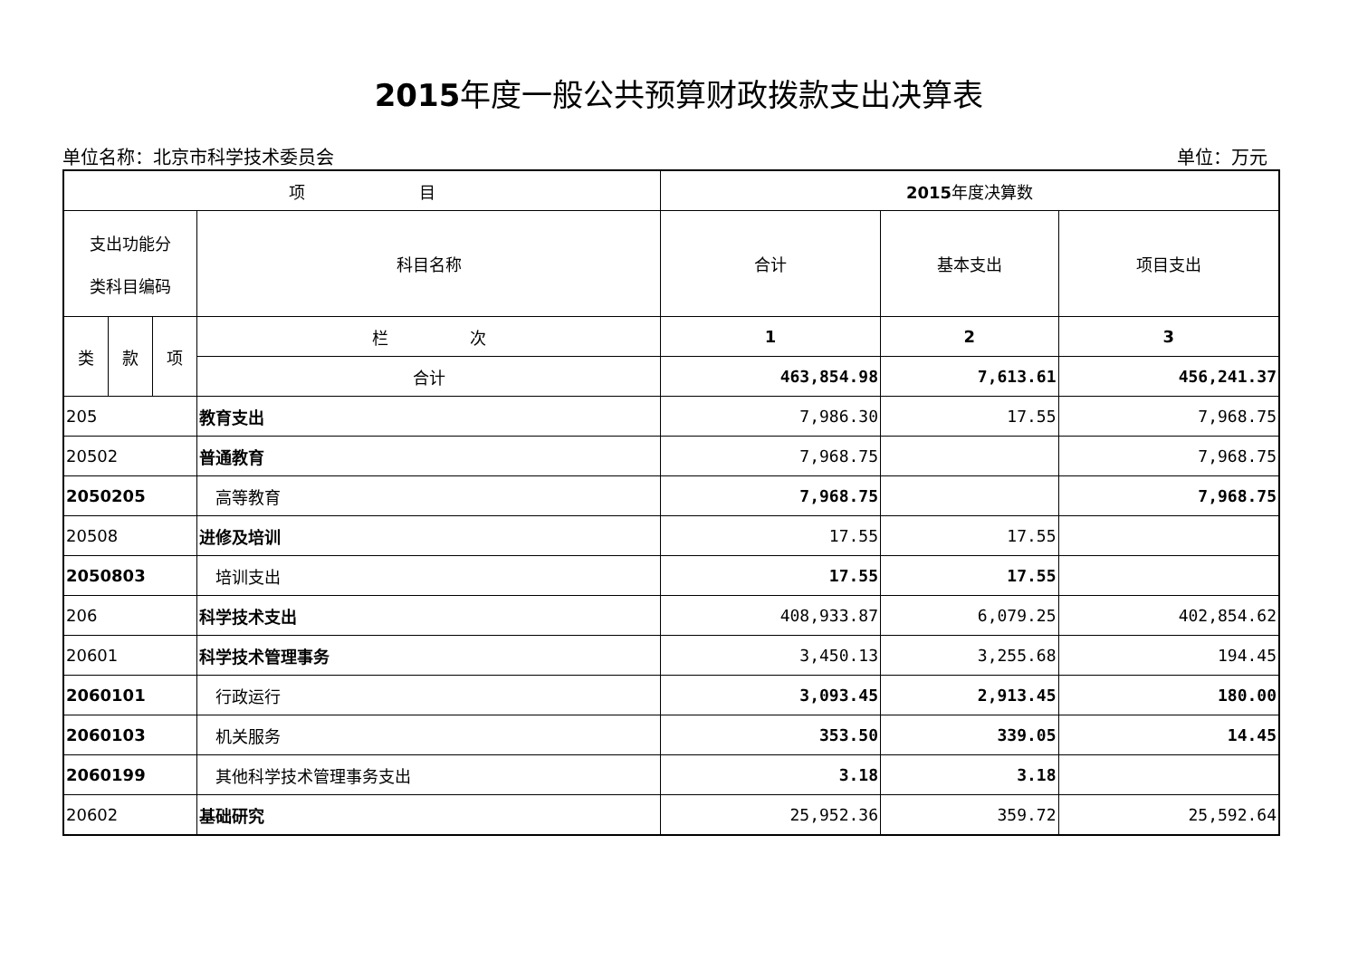2015年度一般公共预算财政拨款支出决算表
单位名称：北京市科学技术委员会 单位：万元
| 项 目 | | | | 2015 年度决算数 | | |
| --- | --- | --- | --- | --- | --- | --- |
| 支出功能分 类科目编码 | | | 科目名称 | 合计 | 基本支出 | 项目支出 |
| 类 | 款 | 项 | 栏 次 | 1 | 2 | 3 |
| | | | 合计 | 463,854.98 | 7,613.61 | 456,241.37 |
| 205 | | | 教育支出 | 7,986.30 | 17.55 | 7,968.75 |
| 20502 | | | 普通教育 | 7,968.75 | | 7,968.75 |
| 2050205 | | | 高等教育 | 7,968.75 | | 7,968.75 |
| 20508 | | | 进修及培训 | 17.55 | 17.55 | |
| 2050803 | | | 培训支出 | 17.55 | 17.55 | |
| 206 | | | 科学技术支出 | 408,933.87 | 6,079.25 | 402,854.62 |
| 20601 | | | 科学技术管理事务 | 3,450.13 | 3,255.68 | 194.45 |
| 2060101 | | | 行政运行 | 3,093.45 | 2,913.45 | 180.00 |
| 2060103 | | | 机关服务 | 353.50 | 339.05 | 14.45 |
| 2060199 | | | 其他科学技术管理事务支出 | 3.18 | 3.18 | |
| 20602 | | | 基础研究 | 25,952.36 | 359.72 | 25,592.64 |